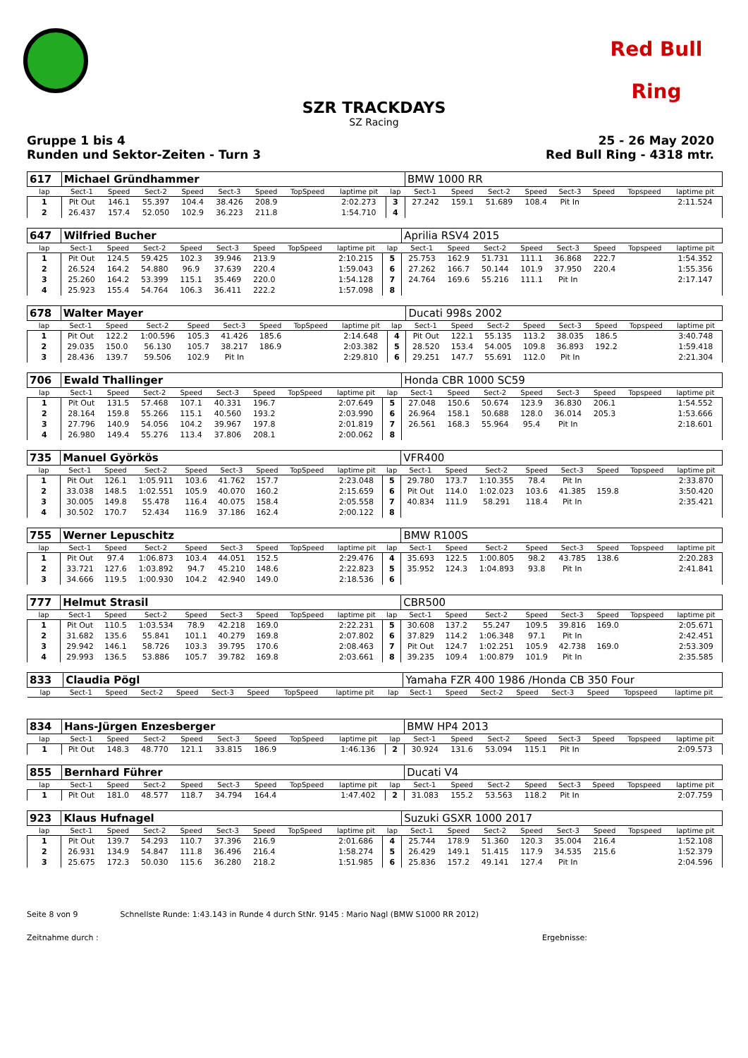Red Bull Ring
SZR TRACKDAYS
SZ Racing
Gruppe 1 bis 4
Runden und Sektor-Zeiten - Turn 3
25 - 26 May 2020
Red Bull Ring - 4318 mtr.
| 617 | Michael Gründhammer | | | | | | | | | BMW 1000 RR | | | | | | | |
| lap | Sect-1 | Speed | Sect-2 | Speed | Sect-3 | Speed | TopSpeed | laptime pit | lap | Sect-1 | Speed | Sect-2 | Speed | Sect-3 | Speed | Topspeed | laptime pit |
| 1 | Pit Out | 146.1 | 55.397 | 104.4 | 38.426 | 208.9 | | 2:02.273 | 3 | 27.242 | 159.1 | 51.689 | 108.4 | Pit In | | | 2:11.524 |
| 2 | 26.437 | 157.4 | 52.050 | 102.9 | 36.223 | 211.8 | | 1:54.710 | 4 | | | | | | | | |
| 647 | Wilfried Bucher | | | | | | | | | Aprilia RSV4 2015 | | | | | | | |
| lap | Sect-1 | Speed | Sect-2 | Speed | Sect-3 | Speed | TopSpeed | laptime pit | lap | Sect-1 | Speed | Sect-2 | Speed | Sect-3 | Speed | Topspeed | laptime pit |
| 1 | Pit Out | 124.5 | 59.425 | 102.3 | 39.946 | 213.9 | | 2:10.215 | 5 | 25.753 | 162.9 | 51.731 | 111.1 | 36.868 | 222.7 | | 1:54.352 |
| 2 | 26.524 | 164.2 | 54.880 | 96.9 | 37.639 | 220.4 | | 1:59.043 | 6 | 27.262 | 166.7 | 50.144 | 101.9 | 37.950 | 220.4 | | 1:55.356 |
| 3 | 25.260 | 164.2 | 53.399 | 115.1 | 35.469 | 220.0 | | 1:54.128 | 7 | 24.764 | 169.6 | 55.216 | 111.1 | Pit In | | | 2:17.147 |
| 4 | 25.923 | 155.4 | 54.764 | 106.3 | 36.411 | 222.2 | | 1:57.098 | 8 | | | | | | | | |
| 678 | Walter Mayer | | | | | | | | | Ducati 998s 2002 | | | | | | | |
| lap | Sect-1 | Speed | Sect-2 | Speed | Sect-3 | Speed | TopSpeed | laptime pit | lap | Sect-1 | Speed | Sect-2 | Speed | Sect-3 | Speed | Topspeed | laptime pit |
| 1 | Pit Out | 122.2 | 1:00.596 | 105.3 | 41.426 | 185.6 | | 2:14.648 | 4 | Pit Out | 122.1 | 55.135 | 113.2 | 38.035 | 186.5 | | 3:40.748 |
| 2 | 29.035 | 150.0 | 56.130 | 105.7 | 38.217 | 186.9 | | 2:03.382 | 5 | 28.520 | 153.4 | 54.005 | 109.8 | 36.893 | 192.2 | | 1:59.418 |
| 3 | 28.436 | 139.7 | 59.506 | 102.9 | Pit In | | | 2:29.810 | 6 | 29.251 | 147.7 | 55.691 | 112.0 | Pit In | | | 2:21.304 |
| 706 | Ewald Thallinger | | | | | | | | | Honda CBR 1000 SC59 | | | | | | | |
| lap | Sect-1 | Speed | Sect-2 | Speed | Sect-3 | Speed | TopSpeed | laptime pit | lap | Sect-1 | Speed | Sect-2 | Speed | Sect-3 | Speed | Topspeed | laptime pit |
| 1 | Pit Out | 131.5 | 57.468 | 107.1 | 40.331 | 196.7 | | 2:07.649 | 5 | 27.048 | 150.6 | 50.674 | 123.9 | 36.830 | 206.1 | | 1:54.552 |
| 2 | 28.164 | 159.8 | 55.266 | 115.1 | 40.560 | 193.2 | | 2:03.990 | 6 | 26.964 | 158.1 | 50.688 | 128.0 | 36.014 | 205.3 | | 1:53.666 |
| 3 | 27.796 | 140.9 | 54.056 | 104.2 | 39.967 | 197.8 | | 2:01.819 | 7 | 26.561 | 168.3 | 55.964 | 95.4 | Pit In | | | 2:18.601 |
| 4 | 26.980 | 149.4 | 55.276 | 113.4 | 37.806 | 208.1 | | 2:00.062 | 8 | | | | | | | | |
| 735 | Manuel Györkös | | | | | | | | | VFR400 | | | | | | | |
| lap | Sect-1 | Speed | Sect-2 | Speed | Sect-3 | Speed | TopSpeed | laptime pit | lap | Sect-1 | Speed | Sect-2 | Speed | Sect-3 | Speed | Topspeed | laptime pit |
| 1 | Pit Out | 126.1 | 1:05.911 | 103.6 | 41.762 | 157.7 | | 2:23.048 | 5 | 29.780 | 173.7 | 1:10.355 | 78.4 | Pit In | | | 2:33.870 |
| 2 | 33.038 | 148.5 | 1:02.551 | 105.9 | 40.070 | 160.2 | | 2:15.659 | 6 | Pit Out | 114.0 | 1:02.023 | 103.6 | 41.385 | 159.8 | | 3:50.420 |
| 3 | 30.005 | 149.8 | 55.478 | 116.4 | 40.075 | 158.4 | | 2:05.558 | 7 | 40.834 | 111.9 | 58.291 | 118.4 | Pit In | | | 2:35.421 |
| 4 | 30.502 | 170.7 | 52.434 | 116.9 | 37.186 | 162.4 | | 2:00.122 | 8 | | | | | | | | |
| 755 | Werner Lepuschitz | | | | | | | | | BMW R100S | | | | | | | |
| lap | Sect-1 | Speed | Sect-2 | Speed | Sect-3 | Speed | TopSpeed | laptime pit | lap | Sect-1 | Speed | Sect-2 | Speed | Sect-3 | Speed | Topspeed | laptime pit |
| 1 | Pit Out | 97.4 | 1:06.873 | 103.4 | 44.051 | 152.5 | | 2:29.476 | 4 | 35.693 | 122.5 | 1:00.805 | 98.2 | 43.785 | 138.6 | | 2:20.283 |
| 2 | 33.721 | 127.6 | 1:03.892 | 94.7 | 45.210 | 148.6 | | 2:22.823 | 5 | 35.952 | 124.3 | 1:04.893 | 93.8 | Pit In | | | 2:41.841 |
| 3 | 34.666 | 119.5 | 1:00.930 | 104.2 | 42.940 | 149.0 | | 2:18.536 | 6 | | | | | | | | |
| 777 | Helmut Strasil | | | | | | | | | CBR500 | | | | | | | |
| lap | Sect-1 | Speed | Sect-2 | Speed | Sect-3 | Speed | TopSpeed | laptime pit | lap | Sect-1 | Speed | Sect-2 | Speed | Sect-3 | Speed | Topspeed | laptime pit |
| 1 | Pit Out | 110.5 | 1:03.534 | 78.9 | 42.218 | 169.0 | | 2:22.231 | 5 | 30.608 | 137.2 | 55.247 | 109.5 | 39.816 | 169.0 | | 2:05.671 |
| 2 | 31.682 | 135.6 | 55.841 | 101.1 | 40.279 | 169.8 | | 2:07.802 | 6 | 37.829 | 114.2 | 1:06.348 | 97.1 | Pit In | | | 2:42.451 |
| 3 | 29.942 | 146.1 | 58.726 | 103.3 | 39.795 | 170.6 | | 2:08.463 | 7 | Pit Out | 124.7 | 1:02.251 | 105.9 | 42.738 | 169.0 | | 2:53.309 |
| 4 | 29.993 | 136.5 | 53.886 | 105.7 | 39.782 | 169.8 | | 2:03.661 | 8 | 39.235 | 109.4 | 1:00.879 | 101.9 | Pit In | | | 2:35.585 |
| 833 | Claudia Pögl | | | | | | | | | Yamaha FZR 400 1986 /Honda CB 350 Four | | | | | | | |
| lap | Sect-1 | Speed | Sect-2 | Speed | Sect-3 | Speed | TopSpeed | laptime pit | lap | Sect-1 | Speed | Sect-2 | Speed | Sect-3 | Speed | Topspeed | laptime pit |
| 834 | Hans-Jürgen Enzesberger | | | | | | | | | BMW HP4 2013 | | | | | | | |
| lap | Sect-1 | Speed | Sect-2 | Speed | Sect-3 | Speed | TopSpeed | laptime pit | lap | Sect-1 | Speed | Sect-2 | Speed | Sect-3 | Speed | Topspeed | laptime pit |
| 1 | Pit Out | 148.3 | 48.770 | 121.1 | 33.815 | 186.9 | | 1:46.136 | 2 | 30.924 | 131.6 | 53.094 | 115.1 | Pit In | | | 2:09.573 |
| 855 | Bernhard Führer | | | | | | | | | Ducati V4 | | | | | | | |
| lap | Sect-1 | Speed | Sect-2 | Speed | Sect-3 | Speed | TopSpeed | laptime pit | lap | Sect-1 | Speed | Sect-2 | Speed | Sect-3 | Speed | Topspeed | laptime pit |
| 1 | Pit Out | 181.0 | 48.577 | 118.7 | 34.794 | 164.4 | | 1:47.402 | 2 | 31.083 | 155.2 | 53.563 | 118.2 | Pit In | | | 2:07.759 |
| 923 | Klaus Hufnagel | | | | | | | | | Suzuki GSXR 1000 2017 | | | | | | | |
| lap | Sect-1 | Speed | Sect-2 | Speed | Sect-3 | Speed | TopSpeed | laptime pit | lap | Sect-1 | Speed | Sect-2 | Speed | Sect-3 | Speed | Topspeed | laptime pit |
| 1 | Pit Out | 139.7 | 54.293 | 110.7 | 37.396 | 216.9 | | 2:01.686 | 4 | 25.744 | 178.9 | 51.360 | 120.3 | 35.004 | 216.4 | | 1:52.108 |
| 2 | 26.931 | 134.9 | 54.847 | 111.8 | 36.496 | 216.4 | | 1:58.274 | 5 | 26.429 | 149.1 | 51.415 | 117.9 | 34.535 | 215.6 | | 1:52.379 |
| 3 | 25.675 | 172.3 | 50.030 | 115.6 | 36.280 | 218.2 | | 1:51.985 | 6 | 25.836 | 157.2 | 49.141 | 127.4 | Pit In | | | 2:04.596 |
Seite 8 von 9 Schnellste Runde: 1:43.143 in Runde 4 durch StNr. 9145 : Mario Nagl (BMW S1000 RR 2012)
Zeitnahme durch : Ergebnisse: